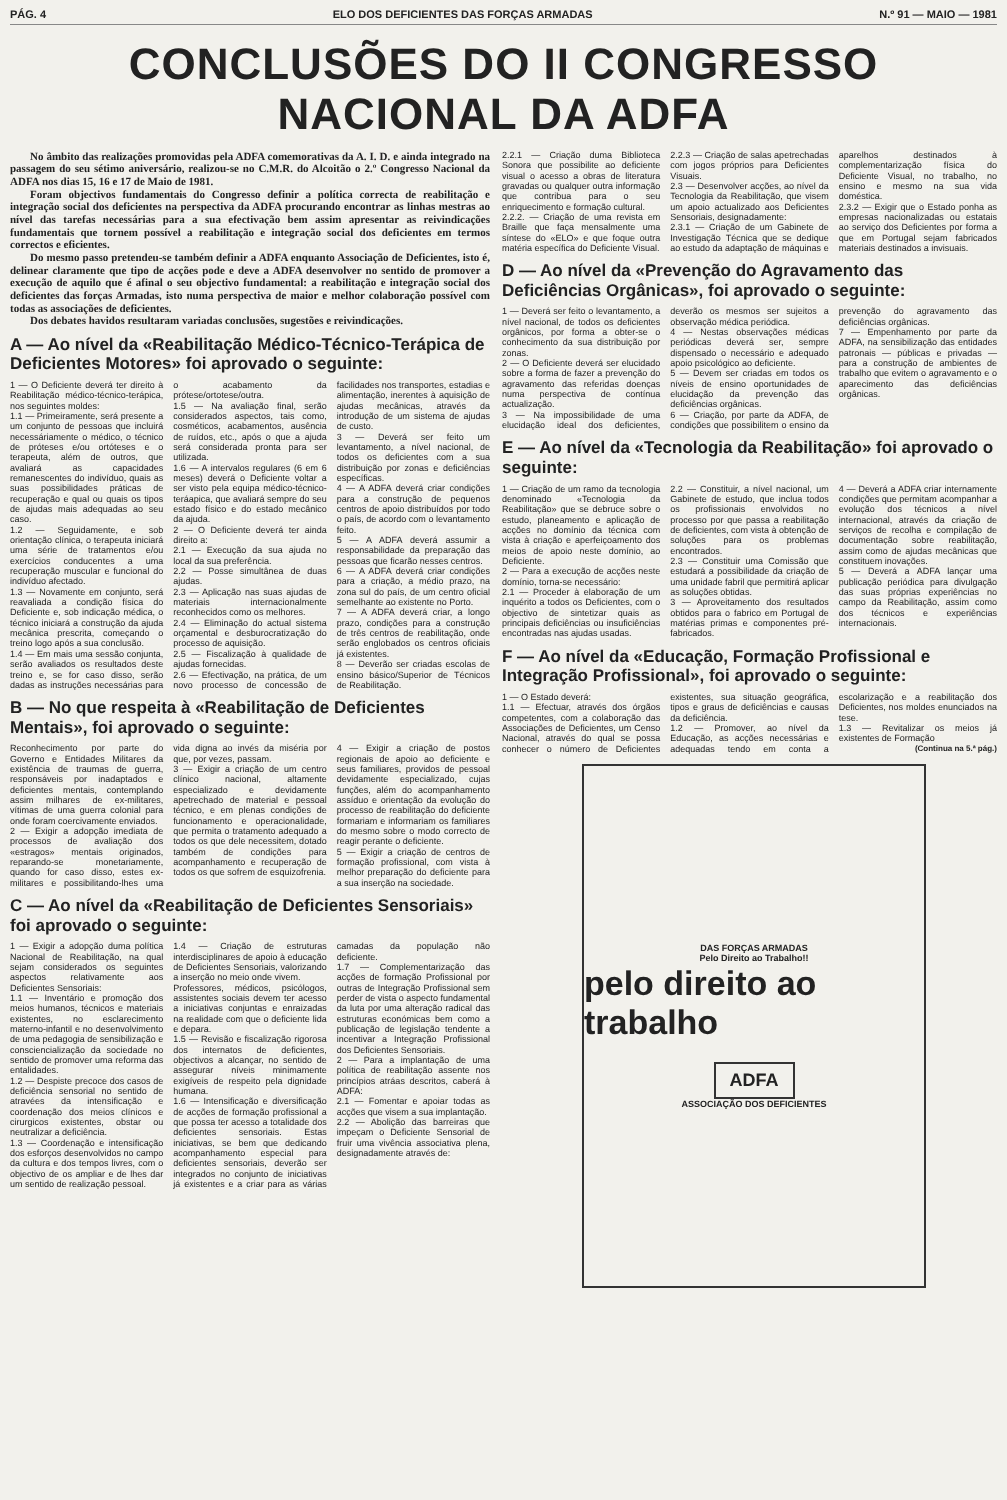PÁG. 4 ELO DOS DEFICIENTES DAS FORÇAS ARMADAS N.º 91 — MAIO — 1981
CONCLUSÕES DO II CONGRESSO NACIONAL DA ADFA
No âmbito das realizações promovidas pela ADFA comemorativas da A. I. D. e ainda integrado na passagem do seu sétimo aniversário, realizou-se no C.M.R. do Alcoitão o 2.º Congresso Nacional da ADFA nos dias 15, 16 e 17 de Maio de 1981.
Foram objectivos fundamentais do Congresso definir a política correcta de reabilitação e integração social dos deficientes na perspectiva da ADFA procurando encontrar as linhas mestras ao nível das tarefas necessárias para a sua efectivação bem assim apresentar as reivindicações fundamentais que tornem possível a reabilitação e integração social dos deficientes em termos correctos e eficientes.
Do mesmo passo pretendeu-se também definir a ADFA enquanto Associação de Deficientes, isto é, delinear claramente que tipo de acções pode e deve a ADFA desenvolver no sentido de promover a execução de aquilo que é afinal o seu objectivo fundamental: a reabilitação e integração social dos deficientes das forças Armadas, isto numa perspectiva de maior e melhor colaboração possível com todas as associações de deficientes.
Dos debates havidos resultaram variadas conclusões, sugestões e reivindicações.
A — Ao nível da «Reabilitação Médico-Técnico-Terápica de Deficientes Motores» foi aprovado o seguinte:
1 — O Deficiente deverá ter direito à Reabilitação médico-técnico-terápica, nos seguintes moldes:
1.1 — Primeiramente, será presente a um conjunto de pessoas que incluirá necessáriamente o médico, o técnico de próteses e/ou ortóteses e o terapeuta, além de outros, que avaliará as capacidades remanescentes do indivíduo, quais as suas possibilidades práticas de recuperação e qual ou quais os tipos de ajudas mais adequadas ao seu caso.
1.2 — Seguidamente, e sob orientação clínica, o terapeuta iniciará uma série de tratamentos e/ou exercícios conducentes a uma recuperação muscular e funcional do indivíduo afectado.
1.3 — Novamente em conjunto, será reavaliada a condição física do Deficiente e, sob indicação médica, o técnico iniciará a construção da ajuda mecânica prescrita, começando o treino logo após a sua conclusão.
1.4 — Em mais uma sessão conjunta, serão avaliados os resultados deste treino e, se for caso disso, serão dadas as instruções necessárias para o acabamento da prótese/ortotese/outra.
1.5 — Na avaliação final, serão considerados aspectos, tais como, cosméticos, acabamentos, ausência de ruídos, etc., após o que a ajuda será considerada pronta para ser utilizada.
1.6 — A intervalos regulares (6 em 6 meses) deverá o Deficiente voltar a ser visto pela equipa médico-técnico-teráapica, que avaliará sempre do seu estado físico e do estado mecânico da ajuda.
2 — O Deficiente deverá ter ainda direito a:
2.1 — Execução da sua ajuda no local da sua preferência.
2.2 — Posse simultânea de duas ajudas.
2.3 — Aplicação nas suas ajudas de materiais internacionalmente reconhecidos como os melhores.
2.4 — Eliminação do actual sistema orçamental e desburocratização do processo de aquisição.
2.5 — Fiscalização à qualidade de ajudas fornecidas.
2.6 — Efectivação, na prática, de um novo processo de concessão de facilidades nos transportes, estadias e alimentação, inerentes à aquisição de ajudas mecânicas, através da introdução de um sistema de ajudas de custo.
3 — Deverá ser feito um levantamento, a nível nacional, de todos os deficientes com a sua distribuição por zonas e deficiências específicas.
4 — A ADFA deverá criar condições para a construção de pequenos centros de apoio distribuídos por todo o país, de acordo com o levantamento feito.
5 — A ADFA deverá assumir a responsabilidade da preparação das pessoas que ficarão nesses centros.
6 — A ADFA deverá criar condições para a criação, a médio prazo, na zona sul do país, de um centro oficial semelhante ao existente no Porto.
7 — A ADFA deverá criar, a longo prazo, condições para a construção de três centros de reabilitação, onde serão englobados os centros oficiais já existentes.
8 — Deverão ser criadas escolas de ensino básico/Superior de Técnicos de Reabilitação.
B — No que respeita à «Reabilitação de Deficientes Mentais», foi aprovado o seguinte:
Reconhecimento por parte do Governo e Entidades Militares da existência de traumas de guerra, responsáveis por inadaptados e deficientes mentais, contemplando assim milhares de ex-militares, vítimas de uma guerra colonial para onde foram coercivamente enviados.
2 — Exigir a adopção imediata de processos de avaliação dos «estragos» mentais originados, reparando-se monetariamente, quando for caso disso, estes ex-militares e possibilitando-lhes uma vida digna ao invés da miséria por que, por vezes, passam.
3 — Exigir a criação de um centro clínico nacional, altamente especializado e devidamente apetrechado de material e pessoal técnico, e em plenas condições de funcionamento e operacionalidade, que permita o tratamento adequado a todos os que dele necessitem, dotado também de condições para acompanhamento e recuperação de todos os que sofrem de esquizofrenia.
4 — Exigir a criação de postos regionais de apoio ao deficiente e seus familiares, providos de pessoal devidamente especializado, cujas funções, além do acompanhamento assíduo e orientação da evolução do processo de reabilitação do deficiente formariam e informariam os familiares do mesmo sobre o modo correcto de reagir perante o deficiente.
5 — Exigir a criação de centros de formação profissional, com vista à melhor preparação do deficiente para a sua inserção na sociedade.
C — Ao nível da «Reabilitação de Deficientes Sensoriais» foi aprovado o seguinte:
1 — Exigir a adopção duma política Nacional de Reabilitação, na qual sejam considerados os seguintes aspectos relativamente aos Deficientes Sensoriais:
1.1 — Inventário e promoção dos meios humanos, técnicos e materiais existentes, no esclarecimento materno-infantil e no desenvolvimento de uma pedagogia de sensibilização e consciencialização da sociedade no sentido de promover uma reforma das entalidades.
1.2 — Despiste precoce dos casos de deficiência sensorial no sentido de atravées da intensificação e coordenação dos meios clínicos e cirurgicos existentes, obstar ou neutralizar a deficiência.
1.3 — Coordenação e intensificação dos esforços desenvolvidos no campo da cultura e dos tempos livres, com o objectivo de os ampliar e de lhes dar um sentido de realização pessoal.
1.4 — Criação de estruturas interdisciplinares de apoio à educação de Deficientes Sensoriais, valorizando a inserção no meio onde vivem.
Professores, médicos, psicólogos, assistentes sociais devem ter acesso a iniciativas conjuntas e enraizadas na realidade com que o deficiente lida e depara.
1.5 — Revisão e fiscalização rigorosa dos internatos de deficientes, objectivos a alcançar, no sentido de assegurar níveis minimamente exigíveis de respeito pela dignidade humana.
1.6 — Intensificação e diversificação de acções de formação profissional a que possa ter acesso a totalidade dos deficientes sensoriais. Estas iniciativas, se bem que dedicando acompanhamento especial para deficientes sensoriais, deverão ser integrados no conjunto de iniciativas já existentes e a criar para as várias camadas da população não deficiente.
1.7 — Complementarização das acções de formação Profissional por outras de Integração Profissional sem perder de vista o aspecto fundamental da luta por uma alteração radical das estruturas económicas bem como a publicação de legislação tendente a incentivar a Integração Profissional dos Deficientes Sensoriais.
2 — Para a implantação de uma política de reabilitação assente nos princípios atráas descritos, caberá à ADFA:
2.1 — Fomentar e apoiar todas as acções que visem a sua implantação.
2.2 — Abolição das barreiras que impeçam o Deficiente Sensorial de fruir uma vivência associativa plena, designadamente através de:
2.2.1 — Criação duma Biblioteca Sonora que possibilite ao deficiente visual o acesso a obras de literatura gravadas ou qualquer outra informação que contribua para o seu enriquecimento e formação cultural.
2.2.2. — Criação de uma revista em Braille que faça mensalmente uma síntese do «ELO» e que foque outra matéria específica do Deficiente Visual.
2.2.3 — Criação de salas apetrechadas com jogos próprios para Deficientes Visuais.
2.3 — Desenvolver acções, ao nível da Tecnologia da Reabilitação, que visem um apoio actualizado aos Deficientes Sensoriais, designadamente:
2.3.1 — Criação de um Gabinete de Investigação Técnica que se dedique ao estudo da adaptação de máquinas e aparelhos destinados à complementarização física do Deficiente Visual, no trabalho, no ensino e mesmo na sua vida doméstica.
2.3.2 — Exigir que o Estado ponha as empresas nacionalizadas ou estatais ao serviço dos Deficientes por forma a que em Portugal sejam fabricados materiais destinados a invisuais.
D — Ao nível da «Prevenção do Agravamento das Deficiências Orgânicas», foi aprovado o seguinte:
1 — Deverá ser feito o levantamento, a nível nacional, de todos os deficientes orgânicos, por forma a obter-se o conhecimento da sua distribuição por zonas.
2 — O Deficiente deverá ser elucidado sobre a forma de fazer a prevenção do agravamento das referidas doenças numa perspectiva de contínua actualização.
3 — Na impossibilidade de uma elucidação ideal dos deficientes, deverão os mesmos ser sujeitos a observação médica periódica.
4 — Nestas observações médicas periódicas deverá ser, sempre dispensado o necessário e adequado apoio psicológico ao deficiente.
5 — Devem ser criadas em todos os níveis de ensino oportunidades de elucidação da prevenção das deficiências orgânicas.
6 — Criação, por parte da ADFA, de condições que possibilitem o ensino da prevenção do agravamento das deficiências orgânicas.
7 — Empenhamento por parte da ADFA, na sensibilização das entidades patronais — públicas e privadas — para a construção de ambientes de trabalho que evitem o agravamento e o aparecimento das deficiências orgânicas.
E — Ao nível da «Tecnologia da Reabilitação» foi aprovado o seguinte:
1 — Criação de um ramo da tecnologia denominado «Tecnologia da Reabilitação» que se debruce sobre o estudo, planeamento e aplicação de acções no domínio da técnica com vista à criação e aperfeiçoamento dos meios de apoio neste domínio, ao Deficiente.
2 — Para a execução de acções neste domínio, torna-se necessário:
2.1 — Proceder à elaboração de um inquérito a todos os Deficientes, com o objectivo de sintetizar quais as principais deficiências ou insuficiências encontradas nas ajudas usadas.
2.2 — Constituir, a nível nacional, um Gabinete de estudo, que inclua todos os profissionais envolvidos no processo por que passa a reabilitação de deficientes, com vista à obtenção de soluções para os problemas encontrados.
2.3 — Constituir uma Comissão que estudará a possibilidade da criação de uma unidade fabril que permitirá aplicar as soluções obtidas.
3 — Aproveitamento dos resultados obtidos para o fabrico em Portugal de matérias primas e componentes pré-fabricados.
4 — Deverá a ADFA criar internamente condições que permitam acompanhar a evolução dos técnicos a nível internacional, através da criação de serviços de recolha e compilação de documentação sobre reabilitação, assim como de ajudas mecânicas que constituem inovações.
5 — Deverá a ADFA lançar uma publicação periódica para divulgação das suas próprias experiências no campo da Reabilitação, assim como dos técnicos e experiências internacionais.
F — Ao nível da «Educação, Formação Profissional e Integração Profissional», foi aprovado o seguinte:
1 — O Estado deverá:
1.1 — Efectuar, através dos órgãos competentes, com a colaboração das Associações de Deficientes, um Censo Nacional, através do qual se possa conhecer o número de Deficientes existentes, sua situação geográfica, tipos e graus de deficiências e causas da deficiência.
1.2 — Promover, ao nível da Educação, as acções necessárias e adequadas tendo em conta a escolarização e a reabilitação dos Deficientes, nos moldes enunciados na tese.
1.3 — Revitalizar os meios já existentes de Formação
(Continua na 5.ª pág.)
DAS FORÇAS ARMADAS
Pelo Direito ao Trabalho!!
pelo direito ao trabalho
ADFA
ASSOCIAÇÃO DOS DEFICIENTES